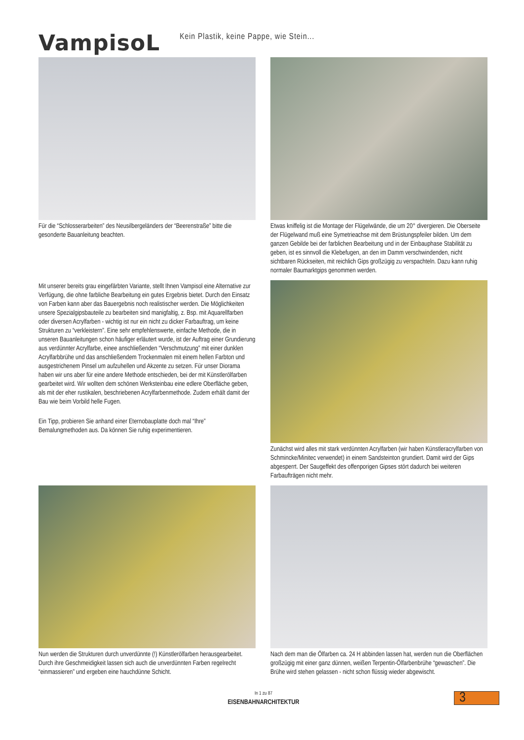VampisoL
Kein Plastik, keine Pappe, wie Stein...
Für die “Schlosserarbeiten” des Neusilbergeländers der “Beerenstraße” bitte die gesonderte Bauanleitung beachten.
Etwas kniffelig ist die Montage der Flügelwände, die um 20° divergieren. Die Oberseite der Flügelwand muß eine Symetrieachse mit dem Brüstungspfeiler bilden. Um dem ganzen Gebilde bei der farblichen Bearbeitung und in der Einbauphase Stabilität zu geben, ist es sinnvoll die Klebefugen, an den im Damm verschwindenden, nicht sichtbaren Rückseiten, mit reichlich Gips großzügig zu verspachteln. Dazu kann ruhig normaler Baumarktgips genommen werden.
Mit unserer bereits grau eingefärbten Variante, stellt Ihnen Vampisol eine Alternative zur Verfügung, die ohne farbliche Bearbeitung ein gutes Ergebnis bietet. Durch den Einsatz von Farben kann aber das Bauergebnis noch realistischer werden. Die Möglichkeiten unsere Spezialgipsbauteile zu bearbeiten sind manigfaltig, z. Bsp. mit Aquarellfarben oder diversen Acrylfarben - wichtig ist nur ein nicht zu dicker Farbauftrag, um keine Strukturen zu “verkleistern”. Eine sehr empfehlenswerte, einfache Methode, die in unseren Bauanleitungen schon häufiger erläutert wurde, ist der Auftrag einer Grundierung aus verdünnter Acrylfarbe, einee anschließenden “Verschmutzung” mit einer dunklen Acrylfarbbrühe und das anschließendem Trockenmalen mit einem hellen Farbton und ausgestrichenem Pinsel um aufzuhellen und Akzente zu setzen. Für unser Diorama haben wir uns aber für eine andere Methode entschieden, bei der mit Künstlerölfarben gearbeitet wird. Wir wollten dem schönen Werksteinbau eine edlere Oberfläche geben, als mit der eher rustikalen, beschriebenen Acrylfarbenmethode. Zudem erhält damit der Bau wie beim Vorbild helle Fugen.
Ein Tipp, probieren Sie anhand einer Eternobauplatte doch mal “Ihre” Bemalungmethoden aus. Da können Sie ruhig experimentieren.
Zunächst wird alles mit stark verdünnten Acrylfarben (wir haben Künstleracrylfarben von Schmincke/Minitec verwendet) in einem Sandsteinton grundiert. Damit wird der Gips abgesperrt. Der Saugeffekt des offenporigen Gipses stört dadurch bei weiteren Farbaufträgen nicht mehr.
Nun werden die Strukturen durch unverdünnte (!) Künstlerölfarben herausgearbeitet. Durch ihre Geschmeidigkeit lassen sich auch die unverdünnten Farben regelrecht “einmassieren” und ergeben eine hauchdünne Schicht.
Nach dem man die Ölfarben ca. 24 H abbinden lassen hat, werden nun die Oberflächen großzügig mit einer ganz dünnen, weißen Terpentin-Ölfarbenbrühe “gewaschen”. Die Brühe wird stehen gelassen - nicht schon flüssig wieder abgewischt.
In 1 zu 87
EISENBAHNARCHITEKTUR
3